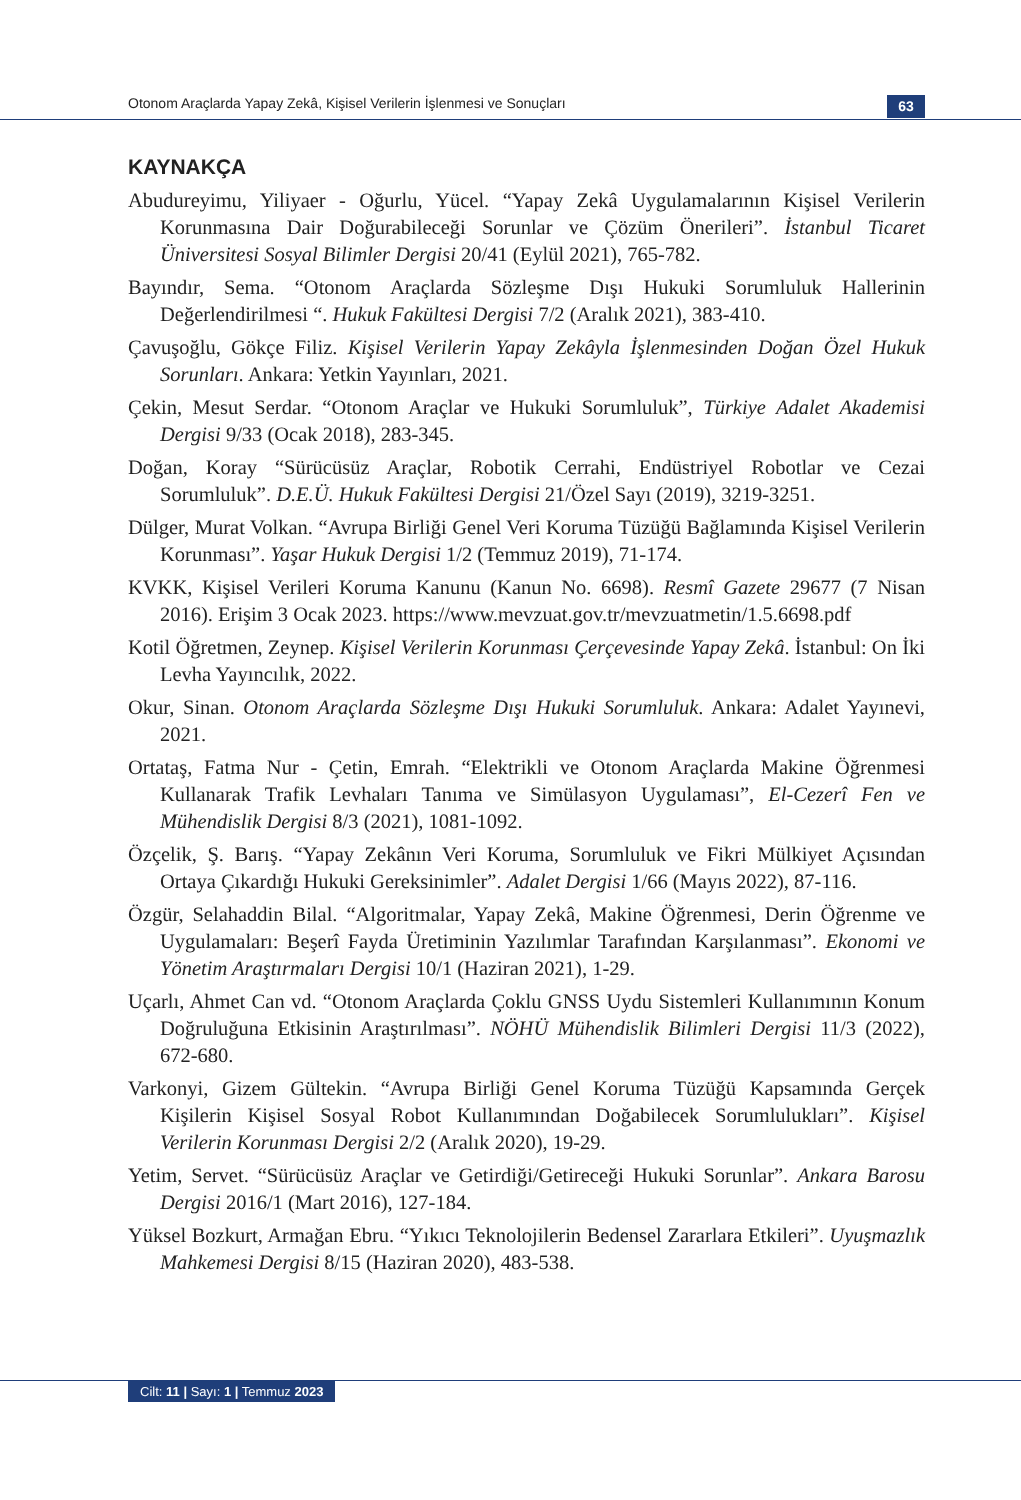Otonom Araçlarda Yapay Zekâ, Kişisel Verilerin İşlenmesi ve Sonuçları
63
KAYNAKÇA
Abudureyimu, Yiliyaer - Oğurlu, Yücel. “Yapay Zekâ Uygulamalarının Kişisel Verilerin Korunmasına Dair Doğurabileceği Sorunlar ve Çözüm Önerileri”. İstanbul Ticaret Üniversitesi Sosyal Bilimler Dergisi 20/41 (Eylül 2021), 765-782.
Bayındır, Sema. “Otonom Araçlarda Sözleşme Dışı Hukuki Sorumluluk Hallerinin Değerlendirilmesi “. Hukuk Fakültesi Dergisi 7/2 (Aralık 2021), 383-410.
Çavuşoğlu, Gökçe Filiz. Kişisel Verilerin Yapay Zekâyla İşlenmesinden Doğan Özel Hukuk Sorunları. Ankara: Yetkin Yayınları, 2021.
Çekin, Mesut Serdar. “Otonom Araçlar ve Hukuki Sorumluluk”, Türkiye Adalet Akademisi Dergisi 9/33 (Ocak 2018), 283-345.
Doğan, Koray “Sürücüsüz Araçlar, Robotik Cerrahi, Endüstriyel Robotlar ve Cezai Sorumluluk”. D.E.Ü. Hukuk Fakültesi Dergisi 21/Özel Sayı (2019), 3219-3251.
Dülger, Murat Volkan. “Avrupa Birliği Genel Veri Koruma Tüzüğü Bağlamında Kişisel Verilerin Korunması”. Yaşar Hukuk Dergisi 1/2 (Temmuz 2019), 71-174.
KVKK, Kişisel Verileri Koruma Kanunu (Kanun No. 6698). Resmî Gazete 29677 (7 Nisan 2016). Erişim 3 Ocak 2023. https://www.mevzuat.gov.tr/mevzuatmetin/1.5.6698.pdf
Kotil Öğretmen, Zeynep. Kişisel Verilerin Korunması Çerçevesinde Yapay Zekâ. İstanbul: On İki Levha Yayıncılık, 2022.
Okur, Sinan. Otonom Araçlarda Sözleşme Dışı Hukuki Sorumluluk. Ankara: Adalet Yayınevi, 2021.
Ortataş, Fatma Nur - Çetin, Emrah. “Elektrikli ve Otonom Araçlarda Makine Öğrenmesi Kullanarak Trafik Levhaları Tanıma ve Simülasyon Uygulaması”, El-Cezerî Fen ve Mühendislik Dergisi 8/3 (2021), 1081-1092.
Özçelik, Ş. Barış. “Yapay Zekânın Veri Koruma, Sorumluluk ve Fikri Mülkiyet Açısından Ortaya Çıkardığı Hukuki Gereksinimler”. Adalet Dergisi 1/66 (Mayıs 2022), 87-116.
Özgür, Selahaddin Bilal. “Algoritmalar, Yapay Zekâ, Makine Öğrenmesi, Derin Öğrenme ve Uygulamaları: Beşerî Fayda Üretiminin Yazılımlar Tarafından Karşılanması”. Ekonomi ve Yönetim Araştırmaları Dergisi 10/1 (Haziran 2021), 1-29.
Uçarlı, Ahmet Can vd. “Otonom Araçlarda Çoklu GNSS Uydu Sistemleri Kullanımının Konum Doğruluğuna Etkisinin Araştırılması”. NÖHÜ Mühendislik Bilimleri Dergisi 11/3 (2022), 672-680.
Varkonyi, Gizem Gültekin. “Avrupa Birliği Genel Koruma Tüzüğü Kapsamında Gerçek Kişilerin Kişisel Sosyal Robot Kullanımından Doğabilecek Sorumlulukları”. Kişisel Verilerin Korunması Dergisi 2/2 (Aralık 2020), 19-29.
Yetim, Servet. “Sürücüsüz Araçlar ve Getirdiği/Getireceği Hukuki Sorunlar”. Ankara Barosu Dergisi 2016/1 (Mart 2016), 127-184.
Yüksel Bozkurt, Armağan Ebru. “Yıkıcı Teknolojilerin Bedensel Zararlara Etkileri”. Uyuşmazlık Mahkemesi Dergisi 8/15 (Haziran 2020), 483-538.
Cilt: 11 | Sayı: 1 | Temmuz 2023